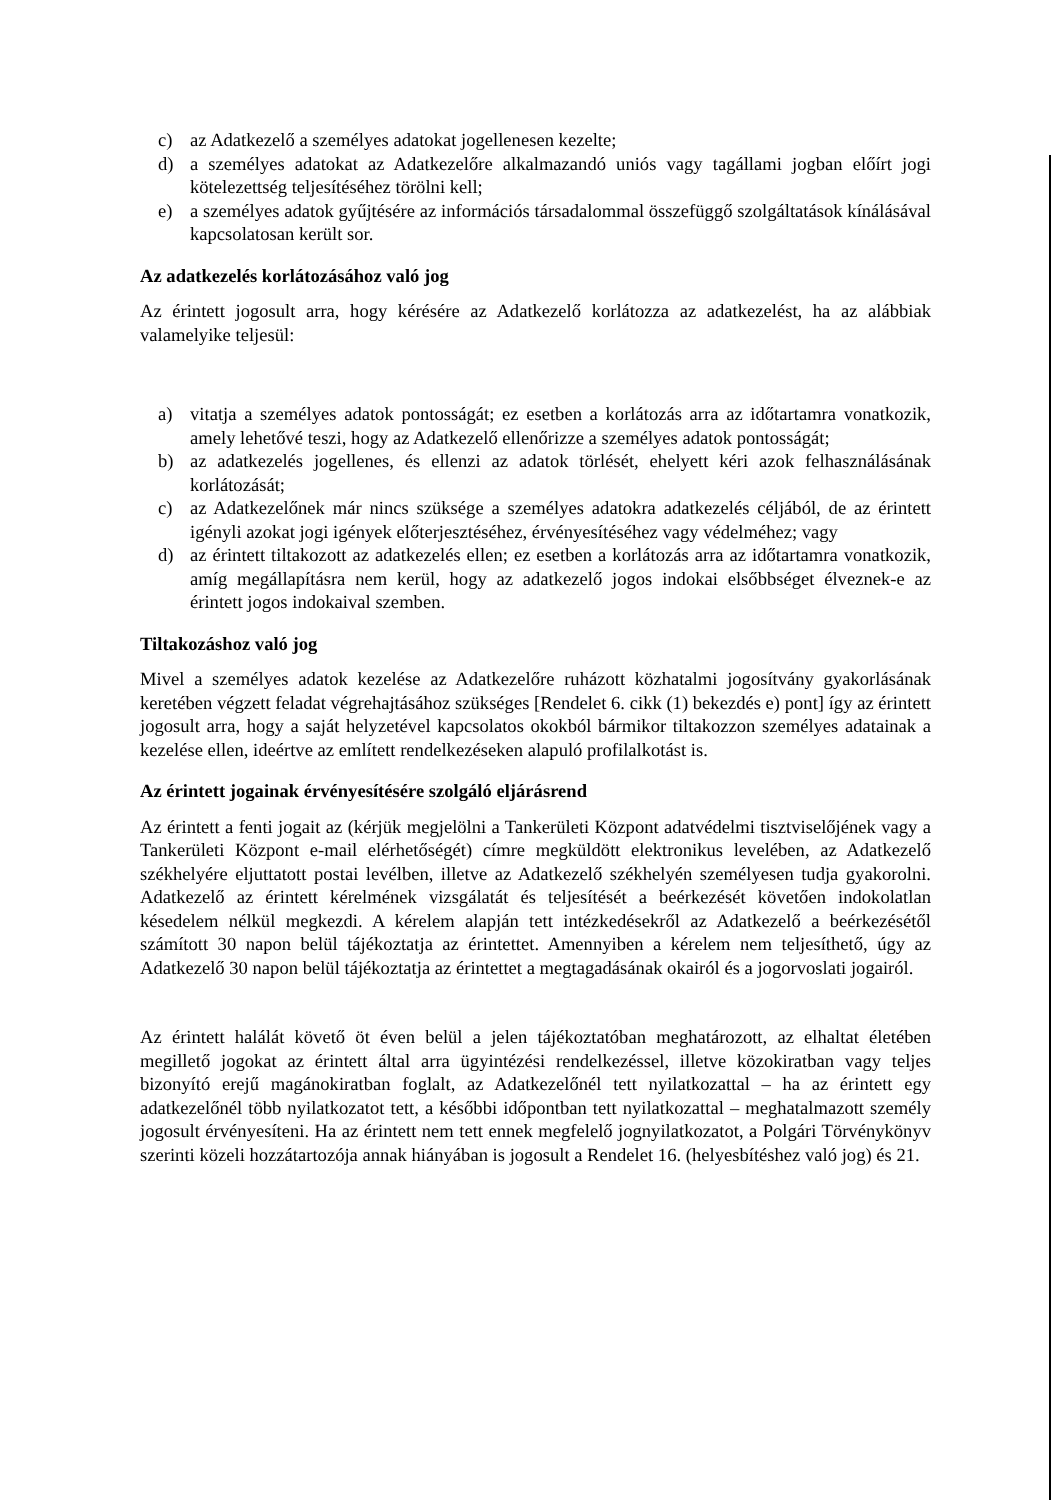c) az Adatkezelő a személyes adatokat jogellenesen kezelte;
d) a személyes adatokat az Adatkezelőre alkalmazandó uniós vagy tagállami jogban előírt jogi kötelezettség teljesítéséhez törölni kell;
e) a személyes adatok gyűjtésére az információs társadalommal összefüggő szolgáltatások kínálásával kapcsolatosan került sor.
Az adatkezelés korlátozásához való jog
Az érintett jogosult arra, hogy kérésére az Adatkezelő korlátozza az adatkezelést, ha az alábbiak valamelyike teljesül:
a) vitatja a személyes adatok pontosságát; ez esetben a korlátozás arra az időtartamra vonatkozik, amely lehetővé teszi, hogy az Adatkezelő ellenőrizze a személyes adatok pontosságát;
b) az adatkezelés jogellenes, és ellenzi az adatok törlését, ehelyett kéri azok felhasználásának korlátozását;
c) az Adatkezelőnek már nincs szüksége a személyes adatokra adatkezelés céljából, de az érintett igényli azokat jogi igények előterjesztéséhez, érvényesítéséhez vagy védelméhez; vagy
d) az érintett tiltakozott az adatkezelés ellen; ez esetben a korlátozás arra az időtartamra vonatkozik, amíg megállapításra nem kerül, hogy az adatkezelő jogos indokai elsőbbséget élveznek-e az érintett jogos indokaival szemben.
Tiltakozáshoz való jog
Mivel a személyes adatok kezelése az Adatkezelőre ruházott közhatalmi jogosítvány gyakorlásának keretében végzett feladat végrehajtásához szükséges [Rendelet 6. cikk (1) bekezdés e) pont] így az érintett jogosult arra, hogy a saját helyzetével kapcsolatos okokból bármikor tiltakozzon személyes adatainak a kezelése ellen, ideértve az említett rendelkezéseken alapuló profilalkotást is.
Az érintett jogainak érvényesítésére szolgáló eljárásrend
Az érintett a fenti jogait az (kérjük megjelölni a Tankerületi Központ adatvédelmi tisztviselőjének vagy a Tankerületi Központ e-mail elérhetőségét) címre megküldött elektronikus levelében, az Adatkezelő székhelyére eljuttatott postai levélben, illetve az Adatkezelő székhelyén személyesen tudja gyakorolni. Adatkezelő az érintett kérelmének vizsgálatát és teljesítését a beérkezését követően indokolatlan késedelem nélkül megkezdi. A kérelem alapján tett intézkedésekről az Adatkezelő a beérkezésétől számított 30 napon belül tájékoztatja az érintettet. Amennyiben a kérelem nem teljesíthető, úgy az Adatkezelő 30 napon belül tájékoztatja az érintettet a megtagadásának okairól és a jogorvoslati jogairól.
Az érintett halálát követő öt éven belül a jelen tájékoztatóban meghatározott, az elhaltat életében megillető jogokat az érintett által arra ügyintézési rendelkezéssel, illetve közokiratban vagy teljes bizonyító erejű magánokiratban foglalt, az Adatkezelőnél tett nyilatkozattal – ha az érintett egy adatkezelőnél több nyilatkozatot tett, a későbbi időpontban tett nyilatkozattal – meghatalmazott személy jogosult érvényesíteni. Ha az érintett nem tett ennek megfelelő jognyilatkozatot, a Polgári Törvénykönyv szerinti közeli hozzátartozója annak hiányában is jogosult a Rendelet 16. (helyesbítéshez való jog) és 21.